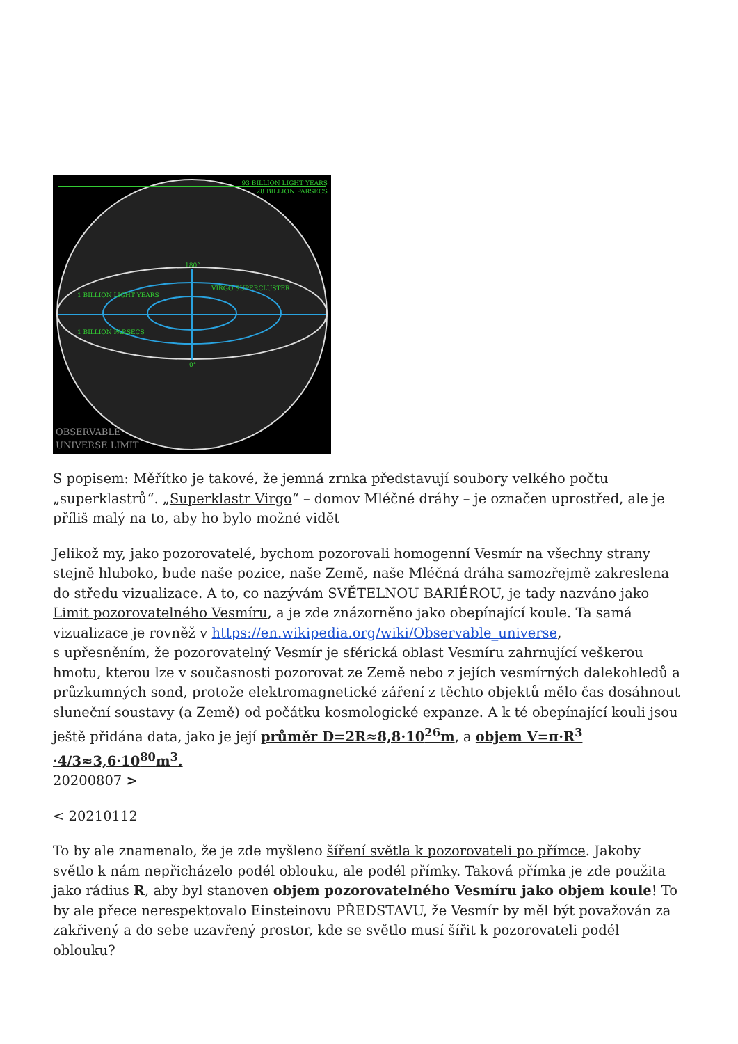93 BILLION LIGHT YEARS
28 BILLION PARSECS
180°
1 BILLION LIGHT YEARS
VIRGO SUPERCLUSTER
1 BILLION PARSECS
0°
OBSERVABLE
UNIVERSE LIMIT
S popisem: Měřítko je takové, že jemná zrnka představují soubory velkého počtu „superklastrů“. „Superklastr Virgo“ – domov Mléčné dráhy – je označen uprostřed, ale je příliš malý na to, aby ho bylo možné vidět
Jelikož my, jako pozorovatelé, bychom pozorovali homogenní Vesmír na všechny strany stejně hluboko, bude naše pozice, naše Země, naše Mléčná dráha samozřejmě zakreslena do středu vizualizace. A to, co nazývám SVĚTELNOU BARIÉROU, je tady nazváno jako Limit pozorovatelného Vesmíru, a je zde znázorněno jako obepínající koule. Ta samá vizualizace je rovněž v https://en.wikipedia.org/wiki/Observable_universe,
s upřesněním, že pozorovatelný Vesmír je sférická oblast Vesmíru zahrnující veškerou hmotu, kterou lze v současnosti pozorovat ze Země nebo z jejích vesmírných dalekohledů a průzkumných sond, protože elektromagnetické záření z těchto objektů mělo čas dosáhnout sluneční soustavy (a Země) od počátku kosmologické expanze. A k té obepínající kouli jsou ještě přidána data, jako je její průměr D=2R≈8,8·10<sup>26</sup>m, a objem V=π·R<sup>3</sup> ·4/3≈3,6·10<sup>80</sup>m<sup>3</sup>.
20200807 >
< 20210112
To by ale znamenalo, že je zde myšleno šíření světla k pozorovateli po přímce. Jakoby světlo k nám nepřicházelo podél oblouku, ale podél přímky. Taková přímka je zde použita jako rádius R, aby byl stanoven objem pozorovatelného Vesmíru jako objem koule! To by ale přece nerespektovalo Einsteinovu PŘEDSTAVU, že Vesmír by měl být považován za zakřivený a do sebe uzavřený prostor, kde se světlo musí šířit k pozorovateli podél oblouku?